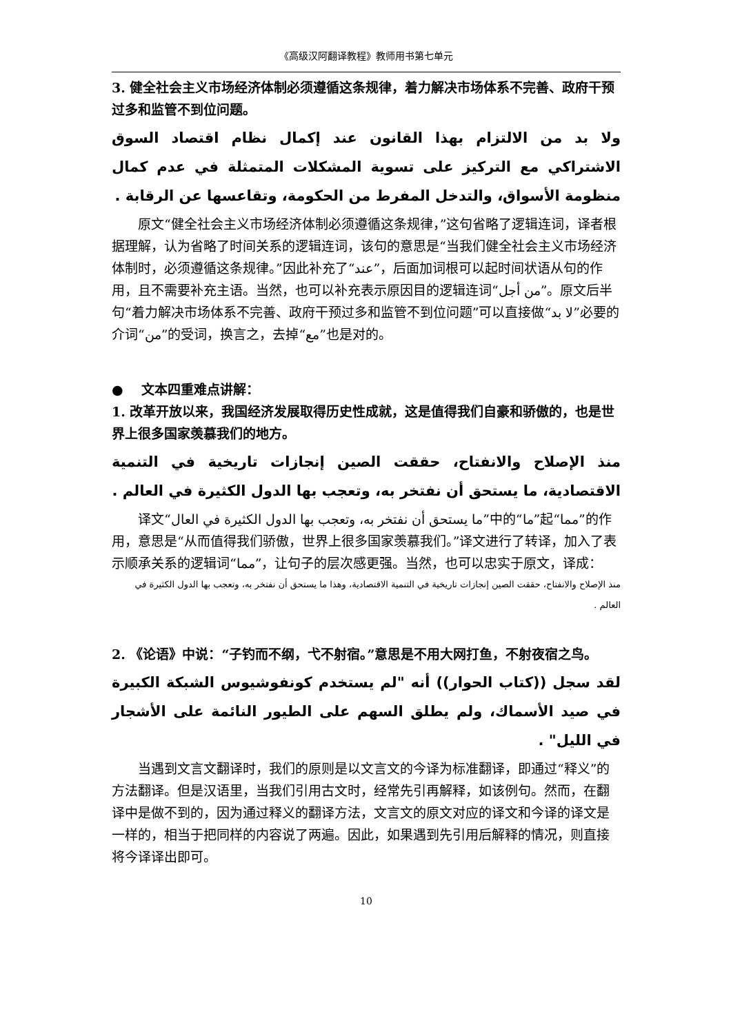《高级汉阿翻译教程》教师用书第七单元
3. 健全社会主义市场经济体制必须遵循这条规律，着力解决市场体系不完善、政府干预过多和监管不到位问题。
ولا بد من الالتزام بهذا القانون عند إكمال نظام اقتصاد السوق الاشتراكي مع التركيز على تسوية المشكلات المتمثلة في عدم كمال منظومة الأسواق، والتدخل المفرط من الحكومة، وتقاعسها عن الرقابة .
原文“健全社会主义市场经济体制必须遵循这条规律，”这句省略了逻辑连词，译者根据理解，认为省略了时间关系的逻辑连词，该句的意思是“当我们健全社会主义市场经济体制时，必须遵循这条规律。”因此补充了“عند”，后面加词根可以起时间状语从句的作用，且不需要补充主语。当然，也可以补充表示原因目的逻辑连词“من أجل”。原文后半句“着力解决市场体系不完善、政府干预过多和监管不到位问题”可以直接做“لا بد”必要的介词“من”的受词，换言之，去掉“مع”也是对的。
● 文本四重难点讲解：
1. 改革开放以来，我国经济发展取得历史性成就，这是值得我们自豪和骄傲的，也是世界上很多国家羡慕我们的地方。
منذ الإصلاح والانفتاح، حققت الصين إنجازات تاريخية في التنمية الاقتصادية، ما يستحق أن نفتخر به، وتعجب بها الدول الكثيرة في العالم .
译文“ما يستحق أن نفتخر به، وتعجب بها الدول الكثيرة في العال”中的“ما”起“مما”的作用，意思是“从而值得我们骄傲，世界上很多国家羡慕我们。”译文进行了转译，加入了表示顺承关系的逻辑词“مما”，让句子的层次感更强。当然，也可以忠实于原文，译成：
منذ الإصلاح والانفتاح، حققت الصين إنجازات تاريخية في التنمية الاقتصادية، وهذا ما يستحق أن نفتخر به، وتعجب بها الدول الكثيرة في العالم .
2. 《论语》中说：“子钓而不纲，弋不射宿。”意思是不用大网打鱼，不射夜宿之鸟。
لقد سجل ((كتاب الحوار)) أنه "لم يستخدم كونفوشيوس الشبكة الكبيرة في صيد الأسماك، ولم يطلق السهم على الطيور النائمة على الأشجار في الليل" .
当遇到文言文翻译时，我们的原则是以文言文的今译为标准翻译，即通过“释义”的方法翻译。但是汉语里，当我们引用古文时，经常先引再解释，如该例句。然而，在翻译中是做不到的，因为通过释义的翻译方法，文言文的原文对应的译文和今译的译文是一样的，相当于把同样的内容说了两遍。因此，如果遇到先引用后解释的情况，则直接将今译译出即可。
10